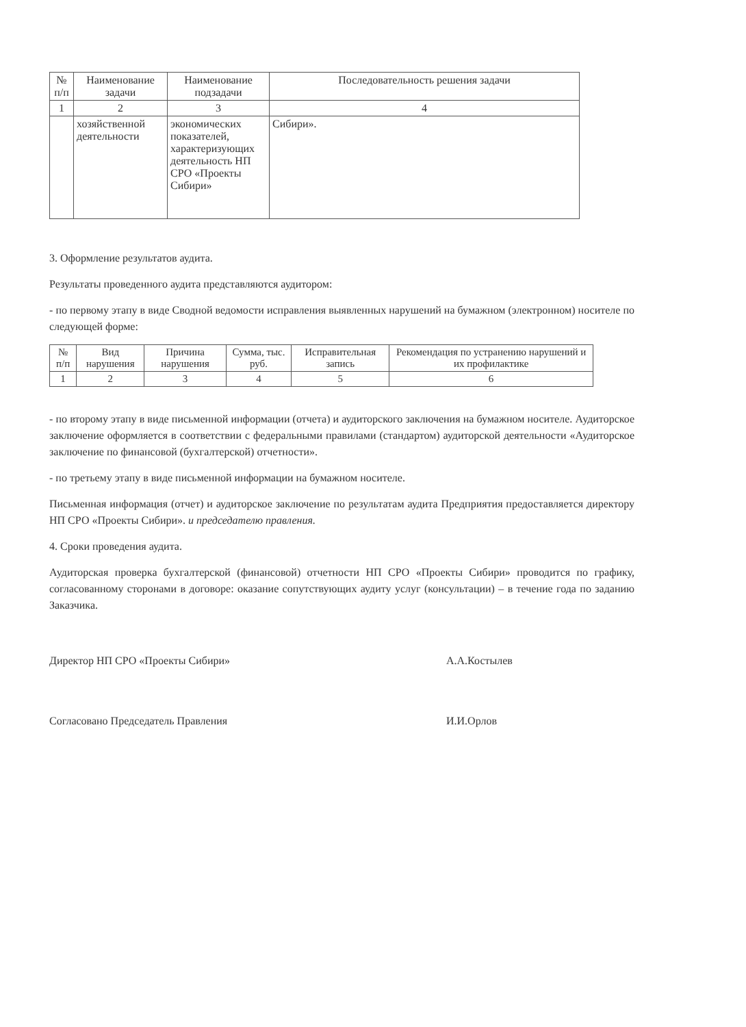| № п/п | Наименование задачи | Наименование подзадачи | Последовательность решения задачи |
| --- | --- | --- | --- |
| 1 | 2 | 3 | 4 |
| | хозяйственной деятельности | экономических показателей, характеризующих деятельность НП СРО «Проекты Сибири» | Сибири». |
3. Оформление результатов аудита.
Результаты проведенного аудита представляются аудитором:
- по первому этапу в виде Сводной ведомости исправления выявленных нарушений на бумажном (электронном) носителе по следующей форме:
| № п/п | Вид нарушения | Причина нарушения | Сумма, тыс. руб. | Исправительная запись | Рекомендация по устранению нарушений и их профилактике |
| --- | --- | --- | --- | --- | --- |
| 1 | 2 | 3 | 4 | 5 | 6 |
- по второму этапу в виде письменной информации (отчета) и аудиторского заключения на бумажном носителе. Аудиторское заключение оформляется в соответствии с федеральными правилами (стандартом) аудиторской деятельности «Аудиторское заключение по финансовой (бухгалтерской) отчетности».
- по третьему этапу в виде письменной информации на бумажном носителе.
Письменная информация (отчет) и аудиторское заключение по результатам аудита Предприятия предоставляется директору НП СРО «Проекты Сибири». и председателю правления.
4. Сроки проведения аудита.
Аудиторская проверка бухгалтерской (финансовой) отчетности НП СРО «Проекты Сибири» проводится по графику, согласованному сторонами в договоре: оказание сопутствующих аудиту услуг (консультации) – в течение года по заданию Заказчика.
Директор НП СРО «Проекты Сибири» А.А.Костылев
Согласовано Председатель Правления И.И.Орлов